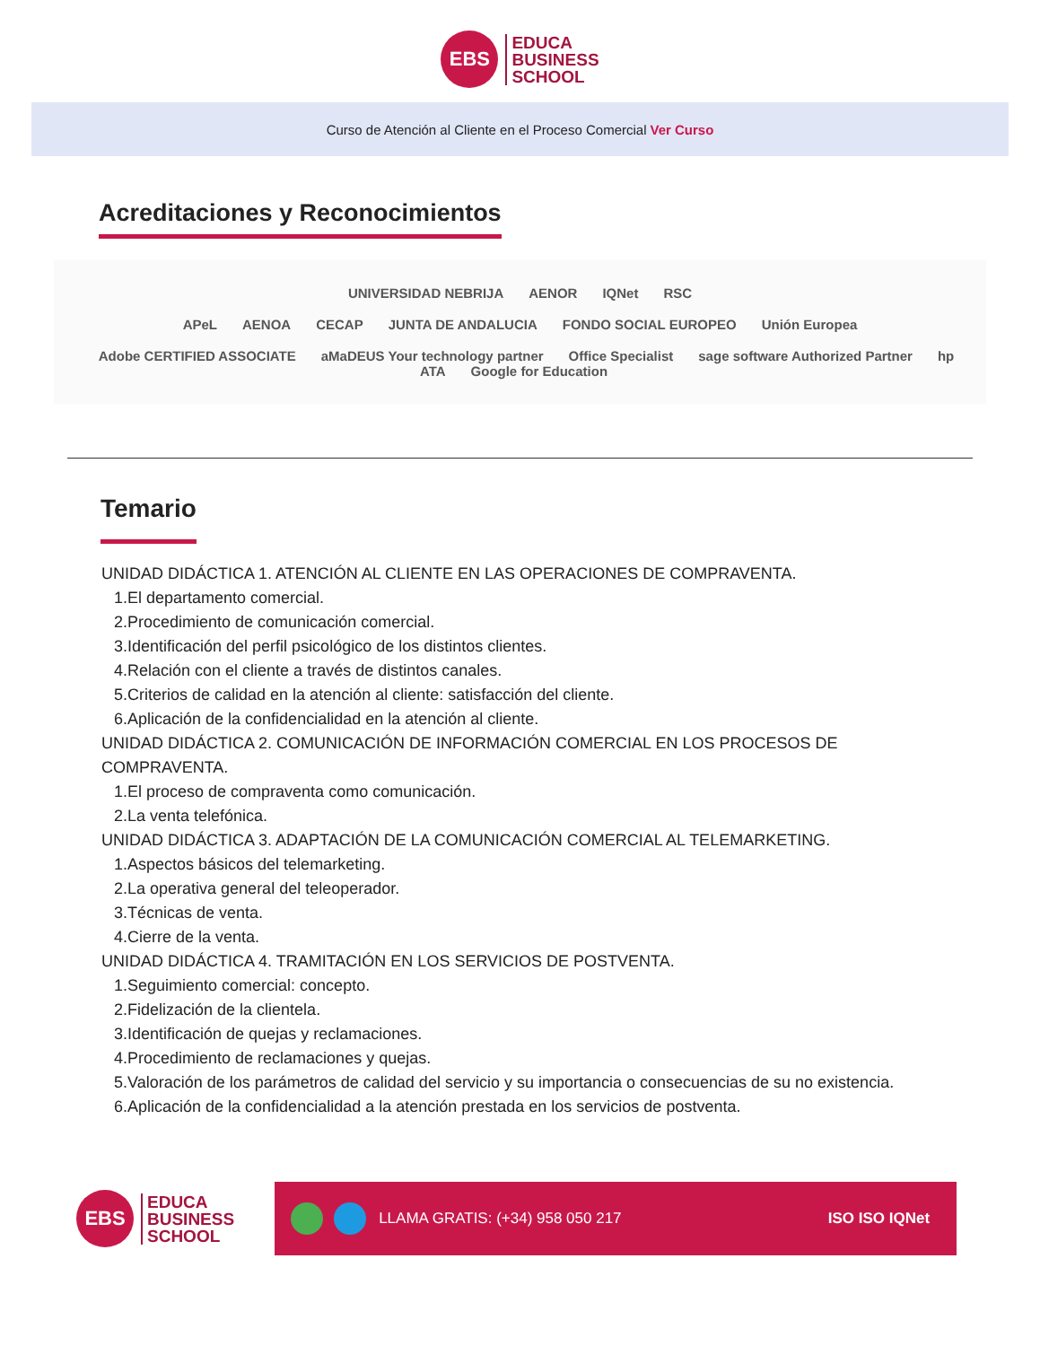EBS
EDUCA
BUSINESS
SCHOOL
Curso de Atención al Cliente en el Proceso Comercial Ver Curso
Acreditaciones y Reconocimientos
UNIVERSIDAD NEBRIJA AENOR IQNet RSC
APeL AENOA CECAP JUNTA DE ANDALUCIA FONDO SOCIAL EUROPEO Unión Europea
Adobe CERTIFIED ASSOCIATE aMaDEUS Your technology partner Office Specialist sage software Authorized Partner hp ATA Google for Education
Temario
UNIDAD DIDÁCTICA 1. ATENCIÓN AL CLIENTE EN LAS OPERACIONES DE COMPRAVENTA.
1.El departamento comercial.
2.Procedimiento de comunicación comercial.
3.Identificación del perfil psicológico de los distintos clientes.
4.Relación con el cliente a través de distintos canales.
5.Criterios de calidad en la atención al cliente: satisfacción del cliente.
6.Aplicación de la confidencialidad en la atención al cliente.
UNIDAD DIDÁCTICA 2. COMUNICACIÓN DE INFORMACIÓN COMERCIAL EN LOS PROCESOS DE
COMPRAVENTA.
1.El proceso de compraventa como comunicación.
2.La venta telefónica.
UNIDAD DIDÁCTICA 3. ADAPTACIÓN DE LA COMUNICACIÓN COMERCIAL AL TELEMARKETING.
1.Aspectos básicos del telemarketing.
2.La operativa general del teleoperador.
3.Técnicas de venta.
4.Cierre de la venta.
UNIDAD DIDÁCTICA 4. TRAMITACIÓN EN LOS SERVICIOS DE POSTVENTA.
1.Seguimiento comercial: concepto.
2.Fidelización de la clientela.
3.Identificación de quejas y reclamaciones.
4.Procedimiento de reclamaciones y quejas.
5.Valoración de los parámetros de calidad del servicio y su importancia o consecuencias de su no existencia.
6.Aplicación de la confidencialidad a la atención prestada en los servicios de postventa.
EBS
EDUCA
BUSINESS
SCHOOL
LLAMA GRATIS: (+34) 958 050 217 ISO ISO IQNet